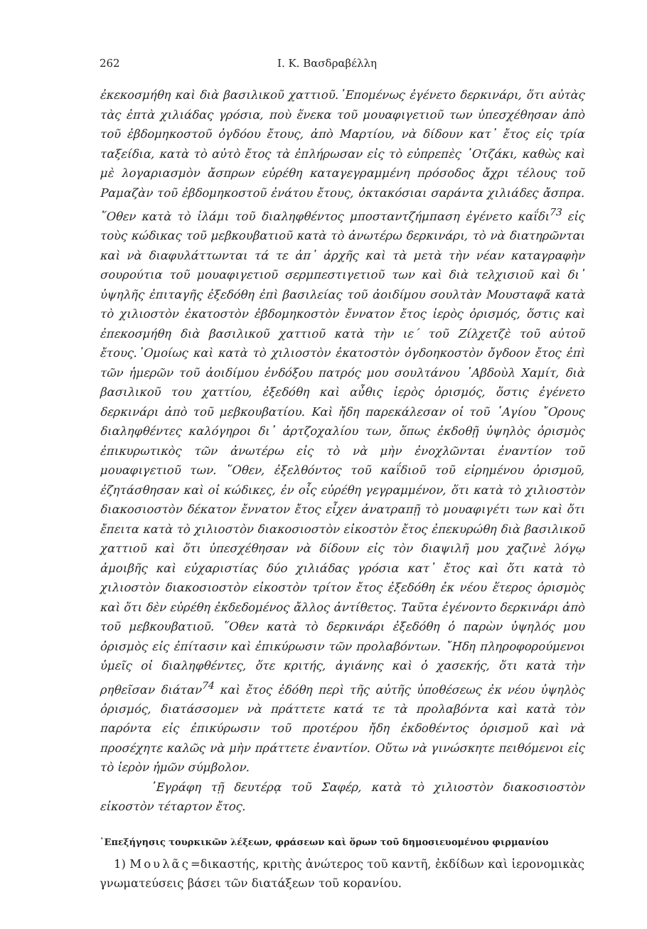262 Ι. Κ. Βασδραβέλλη
ἐκεκοσμήθη καὶ διὰ βασιλικοῦ χαττιοῦ.᾿Επομένως ἐγένετο δερκινάρι, ὅτι αὐτὰς τὰς ἑπτὰ χιλιάδας γρόσια, ποὺ ἕνεκα τοῦ μουαφιγετιοῦ των ὑπεσχέθησαν ἀπὸ τοῦ ἑβδομηκοστοῦ ὀγδόου ἔτους, ἀπὸ Μαρτίου, νὰ δίδουν κατ᾿ ἔτος εἰς τρία ταξείδια, κατὰ τὸ αὐτὸ ἔτος τὰ ἐπλήρωσαν εἰς τὸ εὐπρεπὲς ᾿Οτζάκι, καθὼς καὶ μὲ λογαριασμὸν ἄσπρων εὑρέθη καταγεγραμμένη πρόσοδος ἄχρι τέλους τοῦ Ραμαζὰν τοῦ ἑβδομηκοστοῦ ἐνάτου ἔτους, ὀκτακόσιαι σαράντα χιλιάδες ἄσπρα. ῞Οθεν κατὰ τὸ ἰλάμι τοῦ διαληφθέντος μποσταντζήμπαση ἐγένετο καΐδι<sup>73</sup> εἰς τοὺς κώδικας τοῦ μεβκουβατιοῦ κατὰ τὸ ἀνωτέρω δερκινάρι, τὸ νὰ διατηρῶνται καὶ νὰ διαφυλάττωνται τά τε ἀπ᾿ ἀρχῆς καὶ τὰ μετὰ τὴν νέαν καταγραφὴν σουρούτια τοῦ μουαφιγετιοῦ σερμπεστιγετιοῦ των καὶ διὰ τελχισιοῦ καὶ δι᾿ ὑψηλῆς ἐπιταγῆς ἐξεδόθη ἐπὶ βασιλείας τοῦ ἀοιδίμου σουλτὰν Μουσταφᾶ κατὰ τὸ χιλιοστὸν ἑκατοστὸν ἑβδομηκοστὸν ἔννατον ἔτος ἱερὸς ὁρισμός, ὅστις καὶ ἐπεκοσμήθη διὰ βασιλικοῦ χαττιοῦ κατὰ τὴν ιε΄ τοῦ Ζίλχετζὲ τοῦ αὐτοῦ ἔτους.᾿Ομοίως καὶ κατὰ τὸ χιλιοστὸν ἑκατοστὸν ὀγδοηκοστὸν ὄγδοον ἔτος ἐπὶ τῶν ἡμερῶν τοῦ ἀοιδίμου ἐνδόξου πατρός μου σουλτάνου ᾿Αβδοὺλ Χαμίτ, διὰ βασιλικοῦ του χαττίου, ἐξεδόθη καὶ αὖθις ἱερὸς ὁρισμός, ὅστις ἐγένετο δερκινάρι ἀπὸ τοῦ μεβκουβατίου. Καὶ ἤδη παρεκάλεσαν οἱ τοῦ ῾Αγίου ῎Ορους διαληφθέντες καλόγηροι δι᾿ ἀρτζοχαλίου των, ὅπως ἐκδοθῇ ὑψηλὸς ὁρισμὸς ἐπικυρωτικὸς τῶν ἀνωτέρω εἰς τὸ νὰ μὴν ἐνοχλῶνται ἐναντίον τοῦ μουαφιγετιοῦ των. ῞Οθεν, ἐξελθόντος τοῦ καΐδιοῦ τοῦ εἰρημένου ὁρισμοῦ, ἐζητάσθησαν καὶ οἱ κώδικες, ἐν οἷς εὑρέθη γεγραμμένον, ὅτι κατὰ τὸ χιλιοστὸν διακοσιοστὸν δέκατον ἔννατον ἔτος εἶχεν ἀνατραπῇ τὸ μουαφιγέτι των καὶ ὅτι ἔπειτα κατὰ τὸ χιλιοστὸν διακοσιοστὸν εἰκοστὸν ἔτος ἐπεκυρώθη διὰ βασιλικοῦ χαττιοῦ καὶ ὅτι ὑπεσχέθησαν νὰ δίδουν εἰς τὸν διαψιλῆ μου χαζινὲ λόγῳ ἀμοιβῆς καὶ εὐχαριστίας δύο χιλιάδας γρόσια κατ᾿ ἔτος καὶ ὅτι κατὰ τὸ χιλιοστὸν διακοσιοστὸν εἰκοστὸν τρίτον ἔτος ἐξεδόθη ἐκ νέου ἕτερος ὁρισμὸς καὶ ὅτι δὲν εὑρέθη ἐκδεδομένος ἄλλος ἀντίθετος. Ταῦτα ἐγένοντο δερκινάρι ἀπὸ τοῦ μεβκουβατιοῦ. ῞Οθεν κατὰ τὸ δερκινάρι ἐξεδόθη ὁ παρὼν ὑψηλός μου ὁρισμὸς εἰς ἐπίτασιν καὶ ἐπικύρωσιν τῶν προλαβόντων. ῎Ηδη πληροφορούμενοι ὑμεῖς οἱ διαληφθέντες, ὅτε κριτής, ἀγιάνης καὶ ὁ χασεκής, ὅτι κατὰ τὴν ρηθεῖσαν διάταν<sup>74</sup> καὶ ἔτος ἐδόθη περὶ τῆς αὐτῆς ὑποθέσεως ἐκ νέου ὑψηλὸς ὁρισμός, διατάσσομεν νὰ πράττετε κατά τε τὰ προλαβόντα καὶ κατὰ τὸν παρόντα εἰς ἐπικύρωσιν τοῦ προτέρου ἤδη ἐκδοθέντος ὁρισμοῦ καὶ νὰ προσέχητε καλῶς νὰ μὴν πράττετε ἐναντίον. Οὕτω νὰ γινώσκητε πειθόμενοι εἰς τὸ ἱερὸν ἡμῶν σύμβολον.
᾿Εγράφη τῇ δευτέρᾳ τοῦ Σαφέρ, κατὰ τὸ χιλιοστὸν διακοσιοστὸν εἰκοστὸν τέταρτον ἔτος.
᾿Επεξήγησις τουρκικῶν λέξεων, φράσεων καὶ ὅρων τοῦ δημοσιευομένου φιρμανίου
1) Μουλᾶς=δικαστής, κριτὴς ἀνώτερος τοῦ καντῆ, ἐκδίδων καὶ ἱερονομικὰς γνωματεύσεις βάσει τῶν διατάξεων τοῦ κορανίου.